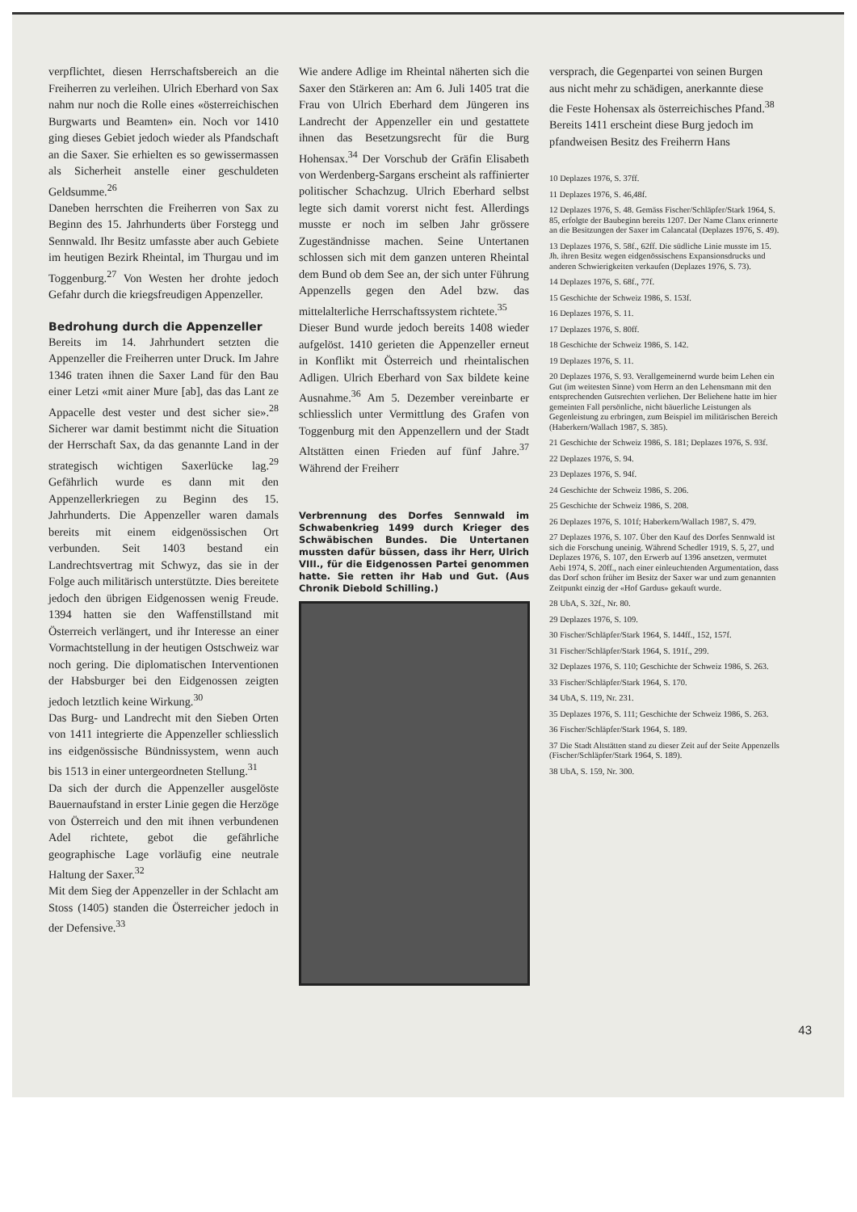verpflichtet, diesen Herrschaftsbereich an die Freiherren zu verleihen. Ulrich Eberhard von Sax nahm nur noch die Rolle eines «österreichischen Burgwarts und Beamten» ein. Noch vor 1410 ging dieses Gebiet jedoch wieder als Pfandschaft an die Saxer. Sie erhielten es so gewissermassen als Sicherheit anstelle einer geschuldeten Geldsumme.<sup>26</sup>
Daneben herrschten die Freiherren von Sax zu Beginn des 15. Jahrhunderts über Forstegg und Sennwald. Ihr Besitz umfasste aber auch Gebiete im heutigen Bezirk Rheintal, im Thurgau und im Toggenburg.<sup>27</sup> Von Westen her drohte jedoch Gefahr durch die kriegsfreudigen Appenzeller.
Bedrohung durch die Appenzeller
Bereits im 14. Jahrhundert setzten die Appenzeller die Freiherren unter Druck. Im Jahre 1346 traten ihnen die Saxer Land für den Bau einer Letzi «mit ainer Mure [ab], das das Lant ze Appacelle dest vester und dest sicher sie».<sup>28</sup> Sicherer war damit bestimmt nicht die Situation der Herrschaft Sax, da das genannte Land in der strategisch wichtigen Saxerlücke lag.<sup>29</sup> Gefährlich wurde es dann mit den Appenzellerkriegen zu Beginn des 15. Jahrhunderts. Die Appenzeller waren damals bereits mit einem eidgenössischen Ort verbunden. Seit 1403 bestand ein Landrechtsvertrag mit Schwyz, das sie in der Folge auch militärisch unterstützte. Dies bereitete jedoch den übrigen Eidgenossen wenig Freude. 1394 hatten sie den Waffenstillstand mit Österreich verlängert, und ihr Interesse an einer Vormachtstellung in der heutigen Ostschweiz war noch gering. Die diplomatischen Interventionen der Habsburger bei den Eidgenossen zeigten jedoch letztlich keine Wirkung.<sup>30</sup>
Das Burg- und Landrecht mit den Sieben Orten von 1411 integrierte die Appenzeller schliesslich ins eidgenössische Bündnissystem, wenn auch bis 1513 in einer untergeordneten Stellung.<sup>31</sup>
Da sich der durch die Appenzeller ausgelöste Bauernaufstand in erster Linie gegen die Herzöge von Österreich und den mit ihnen verbundenen Adel richtete, gebot die gefährliche geographische Lage vorläufig eine neutrale Haltung der Saxer.<sup>32</sup>
Mit dem Sieg der Appenzeller in der Schlacht am Stoss (1405) standen die Österreicher jedoch in der Defensive.<sup>33</sup>
Wie andere Adlige im Rheintal näherten sich die Saxer den Stärkeren an: Am 6. Juli 1405 trat die Frau von Ulrich Eberhard dem Jüngeren ins Landrecht der Appenzeller ein und gestattete ihnen das Besetzungsrecht für die Burg Hohensax.<sup>34</sup> Der Vorschub der Gräfin Elisabeth von Werdenberg-Sargans erscheint als raffinierter politischer Schachzug. Ulrich Eberhard selbst legte sich damit vorerst nicht fest. Allerdings musste er noch im selben Jahr grössere Zugeständnisse machen. Seine Untertanen schlossen sich mit dem ganzen unteren Rheintal dem Bund ob dem See an, der sich unter Führung Appenzells gegen den Adel bzw. das mittelalterliche Herrschaftssystem richtete.<sup>35</sup>
Dieser Bund wurde jedoch bereits 1408 wieder aufgelöst. 1410 gerieten die Appenzeller erneut in Konflikt mit Österreich und rheintalischen Adligen. Ulrich Eberhard von Sax bildete keine Ausnahme.<sup>36</sup> Am 5. Dezember vereinbarte er schliesslich unter Vermittlung des Grafen von Toggenburg mit den Appenzellern und der Stadt Altstätten einen Frieden auf fünf Jahre.<sup>37</sup> Während der Freiherr
Verbrennung des Dorfes Sennwald im Schwabenkrieg 1499 durch Krieger des Schwäbischen Bundes. Die Untertanen mussten dafür büssen, dass ihr Herr, Ulrich VIII., für die Eidgenossen Partei genommen hatte. Sie retten ihr Hab und Gut. (Aus Chronik Diebold Schilling.)
versprach, die Gegenpartei von seinen Burgen aus nicht mehr zu schädigen, anerkannte diese die Feste Hohensax als österreichisches Pfand.<sup>38</sup>
Bereits 1411 erscheint diese Burg jedoch im pfandweisen Besitz des Freiherrn Hans
10 Deplazes 1976, S. 37ff.
11 Deplazes 1976, S. 46,48f.
12 Deplazes 1976, S. 48. Gemäss Fischer/Schläpfer/Stark 1964, S. 85, erfolgte der Baubeginn bereits 1207. Der Name Clanx erinnerte an die Besitzungen der Saxer im Calancatal (Deplazes 1976, S. 49).
13 Deplazes 1976, S. 58f., 62ff. Die südliche Linie musste im 15. Jh. ihren Besitz wegen eidgenössischens Expansionsdrucks und anderen Schwierigkeiten verkaufen (Deplazes 1976, S. 73).
14 Deplazes 1976, S. 68f., 77f.
15 Geschichte der Schweiz 1986, S. 153f.
16 Deplazes 1976, S. 11.
17 Deplazes 1976, S. 80ff.
18 Geschichte der Schweiz 1986, S. 142.
19 Deplazes 1976, S. 11.
20 Deplazes 1976, S. 93. Verallgemeinernd wurde beim Lehen ein Gut (im weitesten Sinne) vom Herrn an den Lehensmann mit den entsprechenden Gutsrechten verliehen. Der Beliehene hatte im hier gemeinten Fall persönliche, nicht bäuerliche Leistungen als Gegenleistung zu erbringen, zum Beispiel im militärischen Bereich (Haberkern/Wallach 1987, S. 385).
21 Geschichte der Schweiz 1986, S. 181; Deplazes 1976, S. 93f.
22 Deplazes 1976, S. 94.
23 Deplazes 1976, S. 94f.
24 Geschichte der Schweiz 1986, S. 206.
25 Geschichte der Schweiz 1986, S. 208.
26 Deplazes 1976, S. 101f; Haberkern/Wallach 1987, S. 479.
27 Deplazes 1976, S. 107. Über den Kauf des Dorfes Sennwald ist sich die Forschung uneinig. Während Schedler 1919, S. 5, 27, und Deplazes 1976, S. 107, den Erwerb auf 1396 ansetzen, vermutet Aebi 1974, S. 20ff., nach einer einleuchtenden Argumentation, dass das Dorf schon früher im Besitz der Saxer war und zum genannten Zeitpunkt einzig der «Hof Gardus» gekauft wurde.
28 UbA, S. 32f., Nr. 80.
29 Deplazes 1976, S. 109.
30 Fischer/Schläpfer/Stark 1964, S. 144ff., 152, 157f.
31 Fischer/Schläpfer/Stark 1964, S. 191f., 299.
32 Deplazes 1976, S. 110; Geschichte der Schweiz 1986, S. 263.
33 Fischer/Schläpfer/Stark 1964, S. 170.
34 UbA, S. 119, Nr. 231.
35 Deplazes 1976, S. 111; Geschichte der Schweiz 1986, S. 263.
36 Fischer/Schläpfer/Stark 1964, S. 189.
37 Die Stadt Altstätten stand zu dieser Zeit auf der Seite Appenzells (Fischer/Schläpfer/Stark 1964, S. 189).
38 UbA, S. 159, Nr. 300.
43